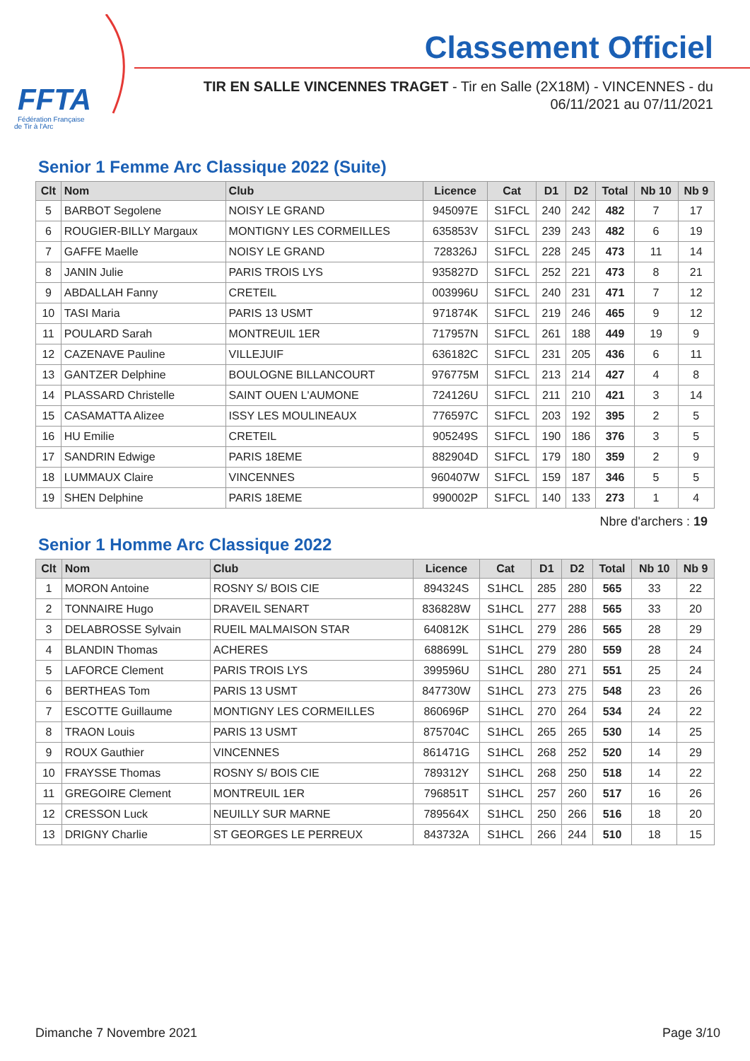FFTA
Fédération Française
de Tir à l'Arc
Classement Officiel
TIR EN SALLE VINCENNES TRAGET - Tir en Salle (2X18M) - VINCENNES - du 06/11/2021 au 07/11/2021
Senior 1 Femme Arc Classique 2022 (Suite)
| Clt | Nom | Club | Licence | Cat | D1 | D2 | Total | Nb 10 | Nb 9 |
| --- | --- | --- | --- | --- | --- | --- | --- | --- | --- |
| 5 | BARBOT Segolene | NOISY LE GRAND | 945097E | S1FCL | 240 | 242 | 482 | 7 | 17 |
| 6 | ROUGIER-BILLY Margaux | MONTIGNY LES CORMEILLES | 635853V | S1FCL | 239 | 243 | 482 | 6 | 19 |
| 7 | GAFFE Maelle | NOISY LE GRAND | 728326J | S1FCL | 228 | 245 | 473 | 11 | 14 |
| 8 | JANIN Julie | PARIS TROIS LYS | 935827D | S1FCL | 252 | 221 | 473 | 8 | 21 |
| 9 | ABDALLAH Fanny | CRETEIL | 003996U | S1FCL | 240 | 231 | 471 | 7 | 12 |
| 10 | TASI Maria | PARIS 13 USMT | 971874K | S1FCL | 219 | 246 | 465 | 9 | 12 |
| 11 | POULARD Sarah | MONTREUIL 1ER | 717957N | S1FCL | 261 | 188 | 449 | 19 | 9 |
| 12 | CAZENAVE Pauline | VILLEJUIF | 636182C | S1FCL | 231 | 205 | 436 | 6 | 11 |
| 13 | GANTZER Delphine | BOULOGNE BILLANCOURT | 976775M | S1FCL | 213 | 214 | 427 | 4 | 8 |
| 14 | PLASSARD Christelle | SAINT OUEN L'AUMONE | 724126U | S1FCL | 211 | 210 | 421 | 3 | 14 |
| 15 | CASAMATTA Alizee | ISSY LES MOULINEAUX | 776597C | S1FCL | 203 | 192 | 395 | 2 | 5 |
| 16 | HU Emilie | CRETEIL | 905249S | S1FCL | 190 | 186 | 376 | 3 | 5 |
| 17 | SANDRIN Edwige | PARIS 18EME | 882904D | S1FCL | 179 | 180 | 359 | 2 | 9 |
| 18 | LUMMAUX Claire | VINCENNES | 960407W | S1FCL | 159 | 187 | 346 | 5 | 5 |
| 19 | SHEN Delphine | PARIS 18EME | 990002P | S1FCL | 140 | 133 | 273 | 1 | 4 |
Nbre d'archers : 19
Senior 1 Homme Arc Classique 2022
| Clt | Nom | Club | Licence | Cat | D1 | D2 | Total | Nb 10 | Nb 9 |
| --- | --- | --- | --- | --- | --- | --- | --- | --- | --- |
| 1 | MORON Antoine | ROSNY S/ BOIS CIE | 894324S | S1HCL | 285 | 280 | 565 | 33 | 22 |
| 2 | TONNAIRE Hugo | DRAVEIL SENART | 836828W | S1HCL | 277 | 288 | 565 | 33 | 20 |
| 3 | DELABROSSE Sylvain | RUEIL MALMAISON STAR | 640812K | S1HCL | 279 | 286 | 565 | 28 | 29 |
| 4 | BLANDIN Thomas | ACHERES | 688699L | S1HCL | 279 | 280 | 559 | 28 | 24 |
| 5 | LAFORCE Clement | PARIS TROIS LYS | 399596U | S1HCL | 280 | 271 | 551 | 25 | 24 |
| 6 | BERTHEAS Tom | PARIS 13 USMT | 847730W | S1HCL | 273 | 275 | 548 | 23 | 26 |
| 7 | ESCOTTE Guillaume | MONTIGNY LES CORMEILLES | 860696P | S1HCL | 270 | 264 | 534 | 24 | 22 |
| 8 | TRAON Louis | PARIS 13 USMT | 875704C | S1HCL | 265 | 265 | 530 | 14 | 25 |
| 9 | ROUX Gauthier | VINCENNES | 861471G | S1HCL | 268 | 252 | 520 | 14 | 29 |
| 10 | FRAYSSE Thomas | ROSNY S/ BOIS CIE | 789312Y | S1HCL | 268 | 250 | 518 | 14 | 22 |
| 11 | GREGOIRE Clement | MONTREUIL 1ER | 796851T | S1HCL | 257 | 260 | 517 | 16 | 26 |
| 12 | CRESSON Luck | NEUILLY SUR MARNE | 789564X | S1HCL | 250 | 266 | 516 | 18 | 20 |
| 13 | DRIGNY Charlie | ST GEORGES LE PERREUX | 843732A | S1HCL | 266 | 244 | 510 | 18 | 15 |
Dimanche 7 Novembre 2021 Page 3/10